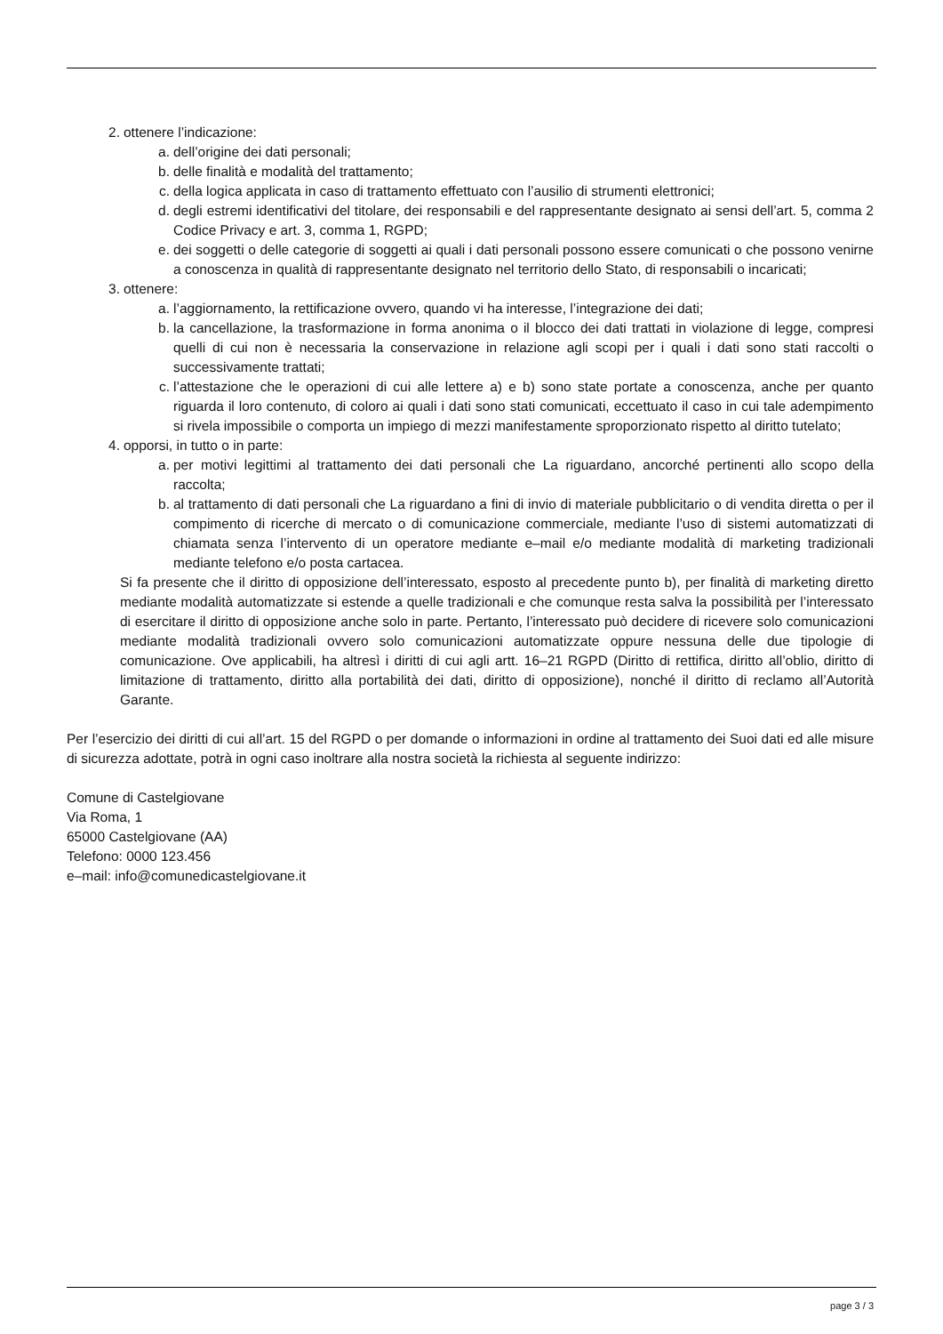2. ottenere l’indicazione:
a. dell’origine dei dati personali;
b. delle finalità e modalità del trattamento;
c. della logica applicata in caso di trattamento effettuato con l’ausilio di strumenti elettronici;
d. degli estremi identificativi del titolare, dei responsabili e del rappresentante designato ai sensi dell’art. 5, comma 2 Codice Privacy e art. 3, comma 1, RGPD;
e. dei soggetti o delle categorie di soggetti ai quali i dati personali possono essere comunicati o che possono venirne a conoscenza in qualità di rappresentante designato nel territorio dello Stato, di responsabili o incaricati;
3. ottenere:
a. l’aggiornamento, la rettificazione ovvero, quando vi ha interesse, l’integrazione dei dati;
b. la cancellazione, la trasformazione in forma anonima o il blocco dei dati trattati in violazione di legge, compresi quelli di cui non è necessaria la conservazione in relazione agli scopi per i quali i dati sono stati raccolti o successivamente trattati;
c. l’attestazione che le operazioni di cui alle lettere a) e b) sono state portate a conoscenza, anche per quanto riguarda il loro contenuto, di coloro ai quali i dati sono stati comunicati, eccettuato il caso in cui tale adempimento si rivela impossibile o comporta un impiego di mezzi manifestamente sproporzionato rispetto al diritto tutelato;
4. opporsi, in tutto o in parte:
a. per motivi legittimi al trattamento dei dati personali che La riguardano, ancorché pertinenti allo scopo della raccolta;
b. al trattamento di dati personali che La riguardano a fini di invio di materiale pubblicitario o di vendita diretta o per il compimento di ricerche di mercato o di comunicazione commerciale, mediante l’uso di sistemi automatizzati di chiamata senza l’intervento di un operatore mediante e–mail e/o mediante modalità di marketing tradizionali mediante telefono e/o posta cartacea.
Si fa presente che il diritto di opposizione dell’interessato, esposto al precedente punto b), per finalità di marketing diretto mediante modalità automatizzate si estende a quelle tradizionali e che comunque resta salva la possibilità per l’interessato di esercitare il diritto di opposizione anche solo in parte. Pertanto, l’interessato può decidere di ricevere solo comunicazioni mediante modalità tradizionali ovvero solo comunicazioni automatizzate oppure nessuna delle due tipologie di comunicazione. Ove applicabili, ha altresì i diritti di cui agli artt. 16–21 RGPD (Diritto di rettifica, diritto all’oblio, diritto di limitazione di trattamento, diritto alla portabilità dei dati, diritto di opposizione), nonché il diritto di reclamo all’Autorità Garante.
Per l’esercizio dei diritti di cui all’art. 15 del RGPD o per domande o informazioni in ordine al trattamento dei Suoi dati ed alle misure di sicurezza adottate, potrà in ogni caso inoltrare alla nostra società la richiesta al seguente indirizzo:
Comune di Castelgiovane
Via Roma, 1
65000 Castelgiovane (AA)
Telefono: 0000 123.456
e–mail: info@comunedicastelgiovane.it
page 3 / 3